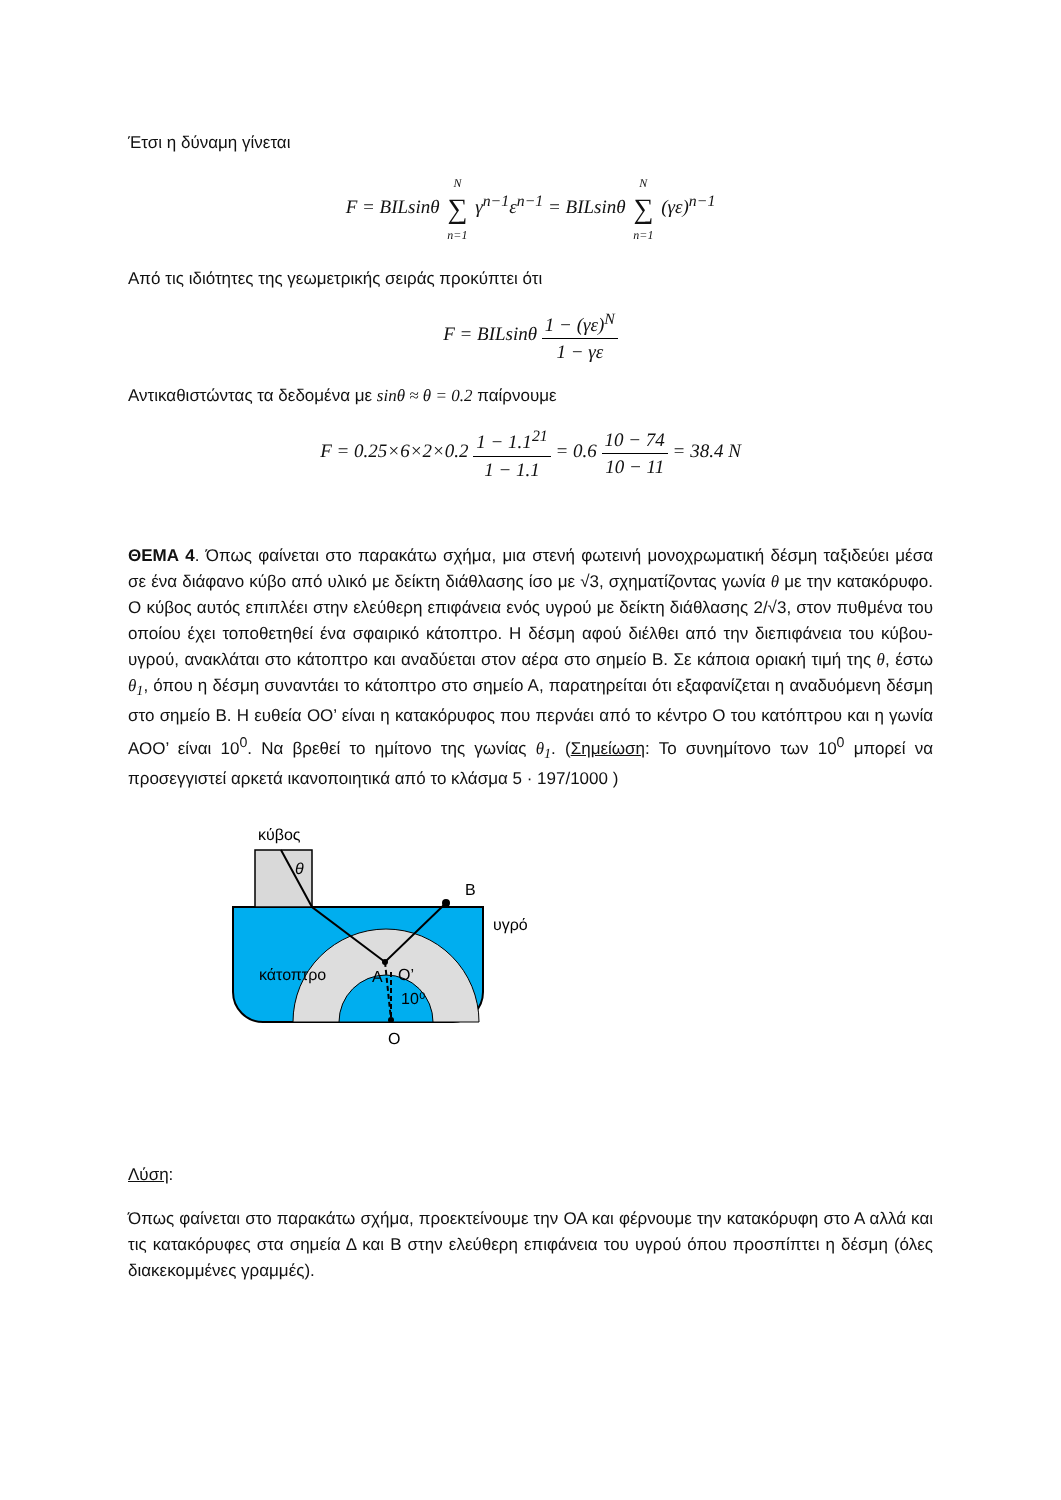Έτσι η δύναμη γίνεται
F = BILsinθ N ∑ n=1 γ<sup>n−1</sup>ε<sup>n−1</sup> = BILsinθ N ∑ n=1 (γε)<sup>n−1</sup>
Από τις ιδιότητες της γεωμετρικής σειράς προκύπτει ότι
F = BILsinθ 1 − (γε)<sup>N</sup> 1 − γε
Αντικαθιστώντας τα δεδομένα με sinθ ≈ θ = 0.2 παίρνουμε
F = 0.25×6×2×0.2 1 − 1.1<sup>21</sup> 1 − 1.1 = 0.6 10 − 74 10 − 11 = 38.4 N
ΘΕΜΑ 4. Όπως φαίνεται στο παρακάτω σχήμα, μια στενή φωτεινή μονοχρωματική δέσμη ταξιδεύει μέσα σε ένα διάφανο κύβο από υλικό με δείκτη διάθλασης ίσο με √3, σχηματίζοντας γωνία θ με την κατακόρυφο. Ο κύβος αυτός επιπλέει στην ελεύθερη επιφάνεια ενός υγρού με δείκτη διάθλασης 2/√3, στον πυθμένα του οποίου έχει τοποθετηθεί ένα σφαιρικό κάτοπτρο. Η δέσμη αφού διέλθει από την διεπιφάνεια του κύβου-υγρού, ανακλάται στο κάτοπτρο και αναδύεται στον αέρα στο σημείο Β. Σε κάποια οριακή τιμή της θ, έστω θ<sub>1</sub>, όπου η δέσμη συναντάει το κάτοπτρο στο σημείο Α, παρατηρείται ότι εξαφανίζεται η αναδυόμενη δέσμη στο σημείο Β. Η ευθεία ΟΟ’ είναι η κατακόρυφος που περνάει από το κέντρο Ο του κατόπτρου και η γωνία ΑΟΟ’ είναι 10<sup>0</sup>. Να βρεθεί το ημίτονο της γωνίας θ<sub>1</sub>. (Σημείωση: Το συνημίτονο των 10<sup>0</sup> μπορεί να προσεγγιστεί αρκετά ικανοποιητικά από το κλάσμα 5 · 197/1000 )
κύβος
θ
Β
υγρό
κάτοπτρο
Α
Ο’
10⁰
Ο
Λύση:
Όπως φαίνεται στο παρακάτω σχήμα, προεκτείνουμε την ΟΑ και φέρνουμε την κατακόρυφη στο Α αλλά και τις κατακόρυφες στα σημεία Δ και Β στην ελεύθερη επιφάνεια του υγρού όπου προσπίπτει η δέσμη (όλες διακεκομμένες γραμμές).